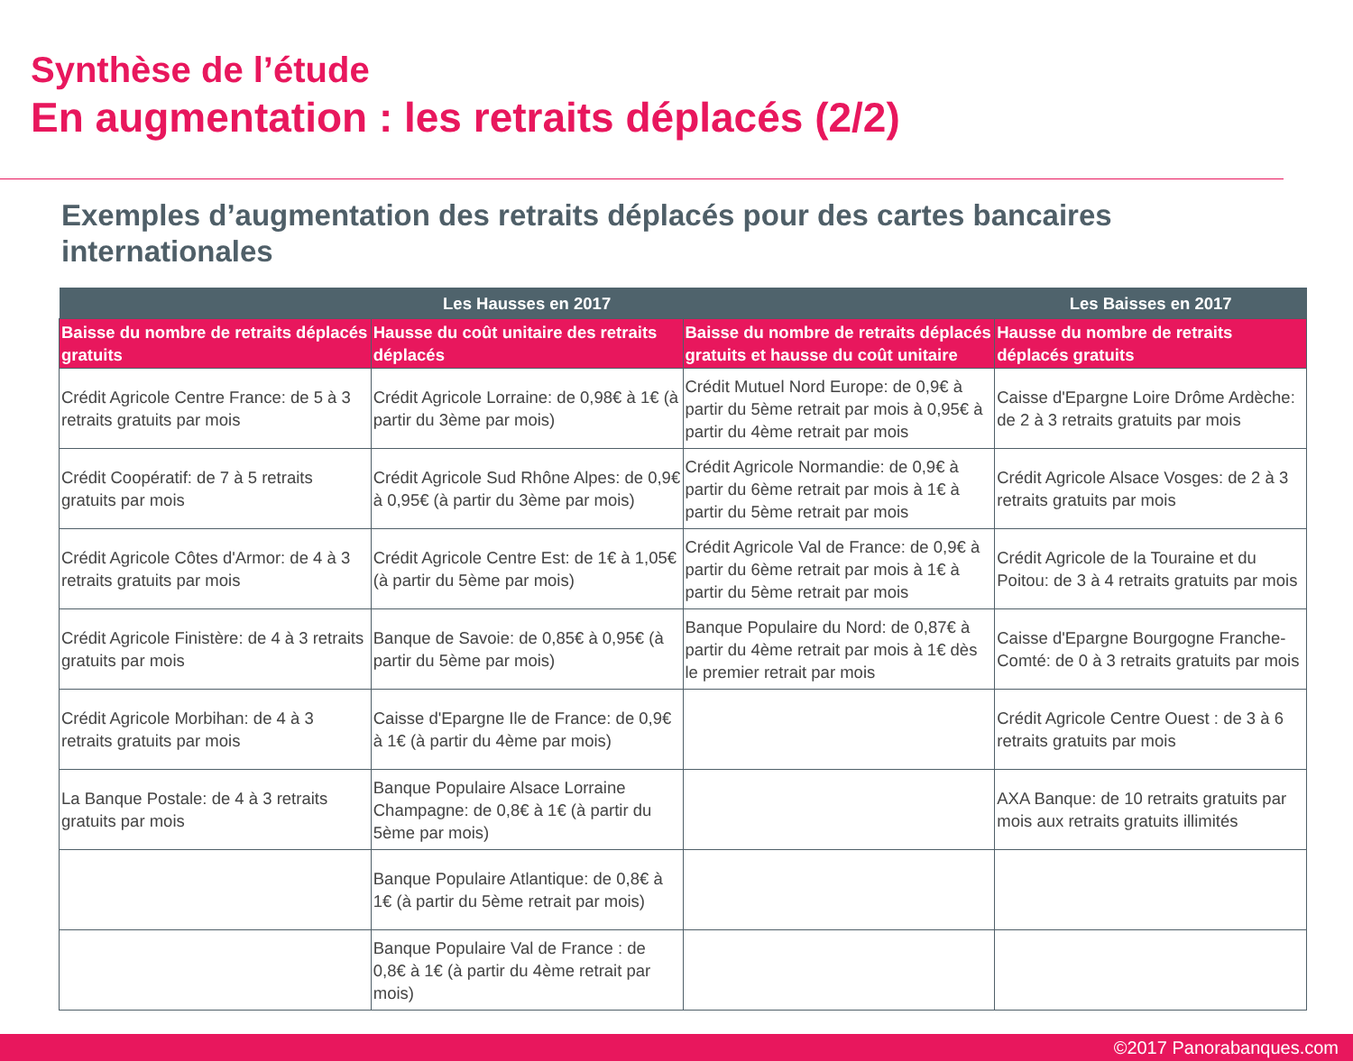Synthèse de l’étude
En augmentation : les retraits déplacés (2/2)
Exemples d’augmentation des retraits déplacés pour des cartes bancaires internationales
| Les Hausses en 2017 | | | Les Baisses en 2017 |
| --- | --- | --- | --- |
| Baisse du nombre de retraits déplacés gratuits | Hausse du coût unitaire des retraits déplacés | Baisse du nombre de retraits déplacés gratuits et hausse du coût unitaire | Hausse du nombre de retraits déplacés gratuits |
| Crédit Agricole Centre France: de 5 à 3 retraits gratuits par mois | Crédit Agricole Lorraine: de 0,98€ à 1€ (à partir du 3ème par mois) | Crédit Mutuel Nord Europe: de 0,9€ à partir du 5ème retrait par mois à 0,95€ à partir du 4ème retrait par mois | Caisse d'Epargne Loire Drôme Ardèche: de 2 à 3 retraits gratuits par mois |
| Crédit Coopératif: de 7 à 5 retraits gratuits par mois | Crédit Agricole Sud Rhône Alpes: de 0,9€ à 0,95€ (à partir du 3ème par mois) | Crédit Agricole Normandie: de 0,9€ à partir du 6ème retrait par mois à 1€ à partir du 5ème retrait par mois | Crédit Agricole Alsace Vosges: de 2 à 3 retraits gratuits par mois |
| Crédit Agricole Côtes d'Armor: de 4 à 3 retraits gratuits par mois | Crédit Agricole Centre Est: de 1€ à 1,05€ (à partir du 5ème par mois) | Crédit Agricole Val de France: de 0,9€ à partir du 6ème retrait par mois à 1€ à partir du 5ème retrait par mois | Crédit Agricole de la Touraine et du Poitou: de 3 à 4 retraits gratuits par mois |
| Crédit Agricole Finistère: de 4 à 3 retraits gratuits par mois | Banque de Savoie: de 0,85€ à 0,95€ (à partir du 5ème par mois) | Banque Populaire du Nord: de 0,87€ à partir du 4ème retrait par mois à 1€ dès le premier retrait par mois | Caisse d'Epargne Bourgogne Franche-Comté: de 0 à 3 retraits gratuits par mois |
| Crédit Agricole Morbihan: de 4 à 3 retraits gratuits par mois | Caisse d'Epargne Ile de France: de 0,9€ à 1€ (à partir du 4ème par mois) | | Crédit Agricole Centre Ouest : de 3 à 6 retraits gratuits par mois |
| La Banque Postale: de 4 à 3 retraits gratuits par mois | Banque Populaire Alsace Lorraine Champagne: de 0,8€ à 1€ (à partir du 5ème par mois) | | AXA Banque: de 10 retraits gratuits par mois aux retraits gratuits illimités |
| | Banque Populaire Atlantique: de 0,8€ à 1€ (à partir du 5ème retrait par mois) | | |
| | Banque Populaire Val de France : de 0,8€ à 1€ (à partir du 4ème retrait par mois) | | |
©2017 Panorabanques.com